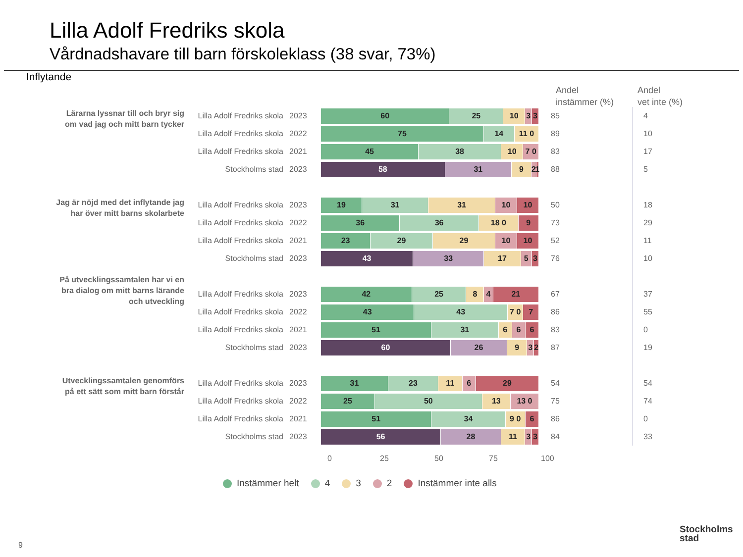Lilla Adolf Fredriks skola
Vårdnadshavare till barn förskoleklass (38 svar, 73%)
Inflytande
Andel
instämmer (%)
Andel
vet inte (%)
| Lärarna lyssnar till och bryr sig om vad jag och mitt barn tycker | Lilla Adolf Fredriks skola | 2023 | 60 25 10 3 3 | 85 | 4 |
| | Lilla Adolf Fredriks skola | 2022 | 75 14 11 0 | 89 | 10 |
| | Lilla Adolf Fredriks skola | 2021 | 45 38 10 7 0 | 83 | 17 |
| | Stockholms stad | 2023 | 58 31 9 2 1 | 88 | 5 |
| Jag är nöjd med det inflytande jag har över mitt barns skolarbete | Lilla Adolf Fredriks skola | 2023 | 19 31 31 10 10 | 50 | 18 |
| | Lilla Adolf Fredriks skola | 2022 | 36 36 18 0 9 | 73 | 29 |
| | Lilla Adolf Fredriks skola | 2021 | 23 29 29 10 10 | 52 | 11 |
| | Stockholms stad | 2023 | 43 33 17 5 3 | 76 | 10 |
| På utvecklingssamtalen har vi en bra dialog om mitt barns lärande och utveckling | Lilla Adolf Fredriks skola | 2023 | 42 25 8 4 21 | 67 | 37 |
| | Lilla Adolf Fredriks skola | 2022 | 43 43 7 0 7 | 86 | 55 |
| | Lilla Adolf Fredriks skola | 2021 | 51 31 6 6 6 | 83 | 0 |
| | Stockholms stad | 2023 | 60 26 9 3 2 | 87 | 19 |
| Utvecklingssamtalen genomförs på ett sätt som mitt barn förstår | Lilla Adolf Fredriks skola | 2023 | 31 23 11 6 29 | 54 | 54 |
| | Lilla Adolf Fredriks skola | 2022 | 25 50 13 13 0 | 75 | 74 |
| | Lilla Adolf Fredriks skola | 2021 | 51 34 9 0 6 | 86 | 0 |
| | Stockholms stad | 2023 | 56 28 11 3 3 | 84 | 33 |
0 25 50 75 100
Instämmer helt 4 3 2 Instämmer inte alls
9
Stockholms
stad